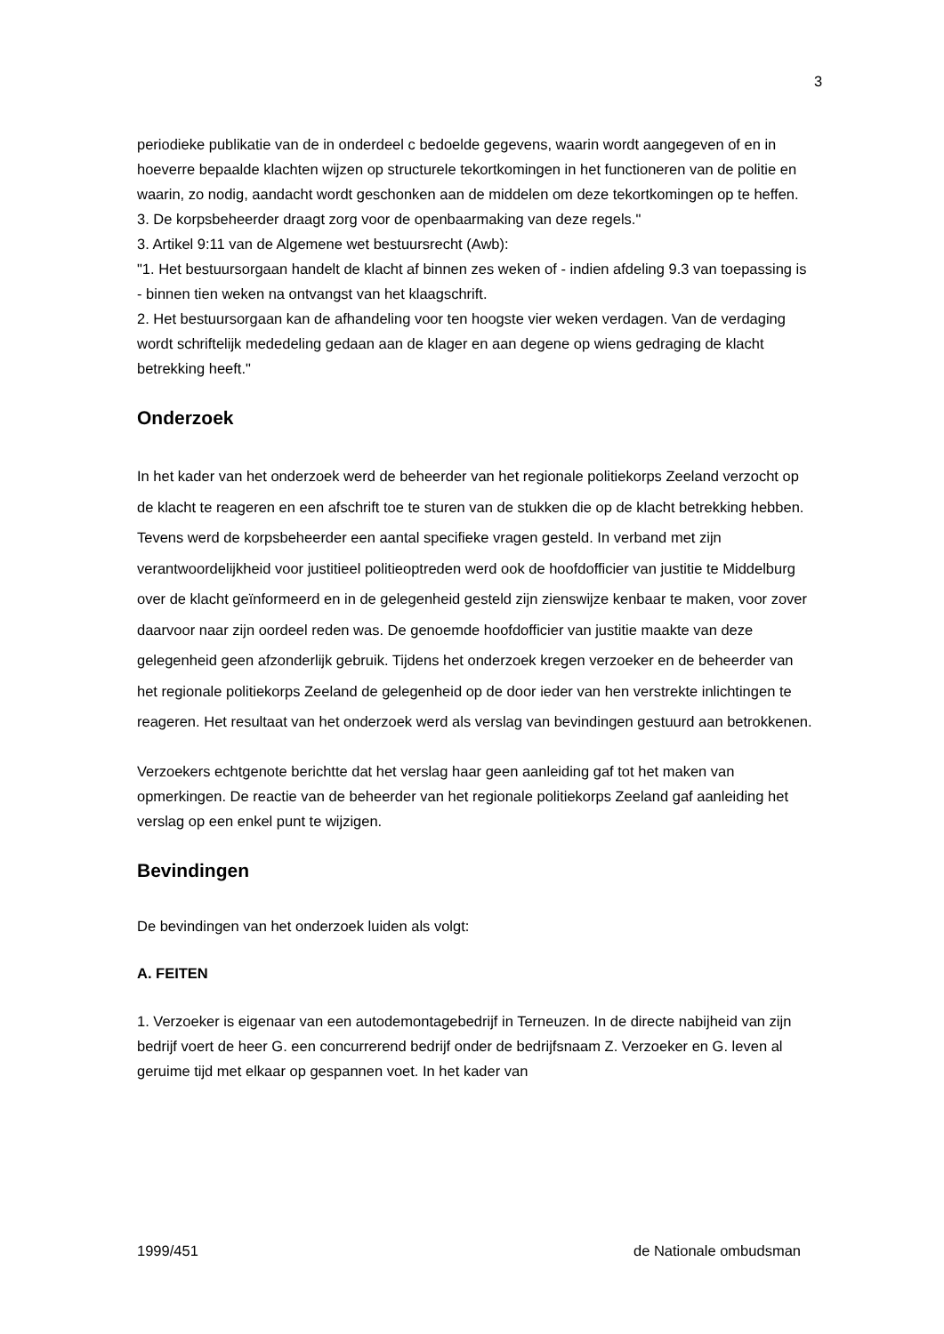3
periodieke publikatie van de in onderdeel c bedoelde gegevens, waarin wordt aangegeven of en in hoeverre bepaalde klachten wijzen op structurele tekortkomingen in het functioneren van de politie en waarin, zo nodig, aandacht wordt geschonken aan de middelen om deze tekortkomingen op te heffen.
3. De korpsbeheerder draagt zorg voor de openbaarmaking van deze regels."
3. Artikel 9:11 van de Algemene wet bestuursrecht (Awb):
"1. Het bestuursorgaan handelt de klacht af binnen zes weken of - indien afdeling 9.3 van toepassing is - binnen tien weken na ontvangst van het klaagschrift.
2. Het bestuursorgaan kan de afhandeling voor ten hoogste vier weken verdagen. Van de verdaging wordt schriftelijk mededeling gedaan aan de klager en aan degene op wiens gedraging de klacht betrekking heeft."
Onderzoek
In het kader van het onderzoek werd de beheerder van het regionale politiekorps Zeeland verzocht op de klacht te reageren en een afschrift toe te sturen van de stukken die op de klacht betrekking hebben. Tevens werd de korpsbeheerder een aantal specifieke vragen gesteld. In verband met zijn verantwoordelijkheid voor justitieel politieoptreden werd ook de hoofdofficier van justitie te Middelburg over de klacht geïnformeerd en in de gelegenheid gesteld zijn zienswijze kenbaar te maken, voor zover daarvoor naar zijn oordeel reden was. De genoemde hoofdofficier van justitie maakte van deze gelegenheid geen afzonderlijk gebruik. Tijdens het onderzoek kregen verzoeker en de beheerder van het regionale politiekorps Zeeland de gelegenheid op de door ieder van hen verstrekte inlichtingen te reageren. Het resultaat van het onderzoek werd als verslag van bevindingen gestuurd aan betrokkenen.
Verzoekers echtgenote berichtte dat het verslag haar geen aanleiding gaf tot het maken van opmerkingen. De reactie van de beheerder van het regionale politiekorps Zeeland gaf aanleiding het verslag op een enkel punt te wijzigen.
Bevindingen
De bevindingen van het onderzoek luiden als volgt:
A. FEITEN
1. Verzoeker is eigenaar van een autodemontagebedrijf in Terneuzen. In de directe nabijheid van zijn bedrijf voert de heer G. een concurrerend bedrijf onder de bedrijfsnaam Z. Verzoeker en G. leven al geruime tijd met elkaar op gespannen voet. In het kader van
1999/451 de Nationale ombudsman